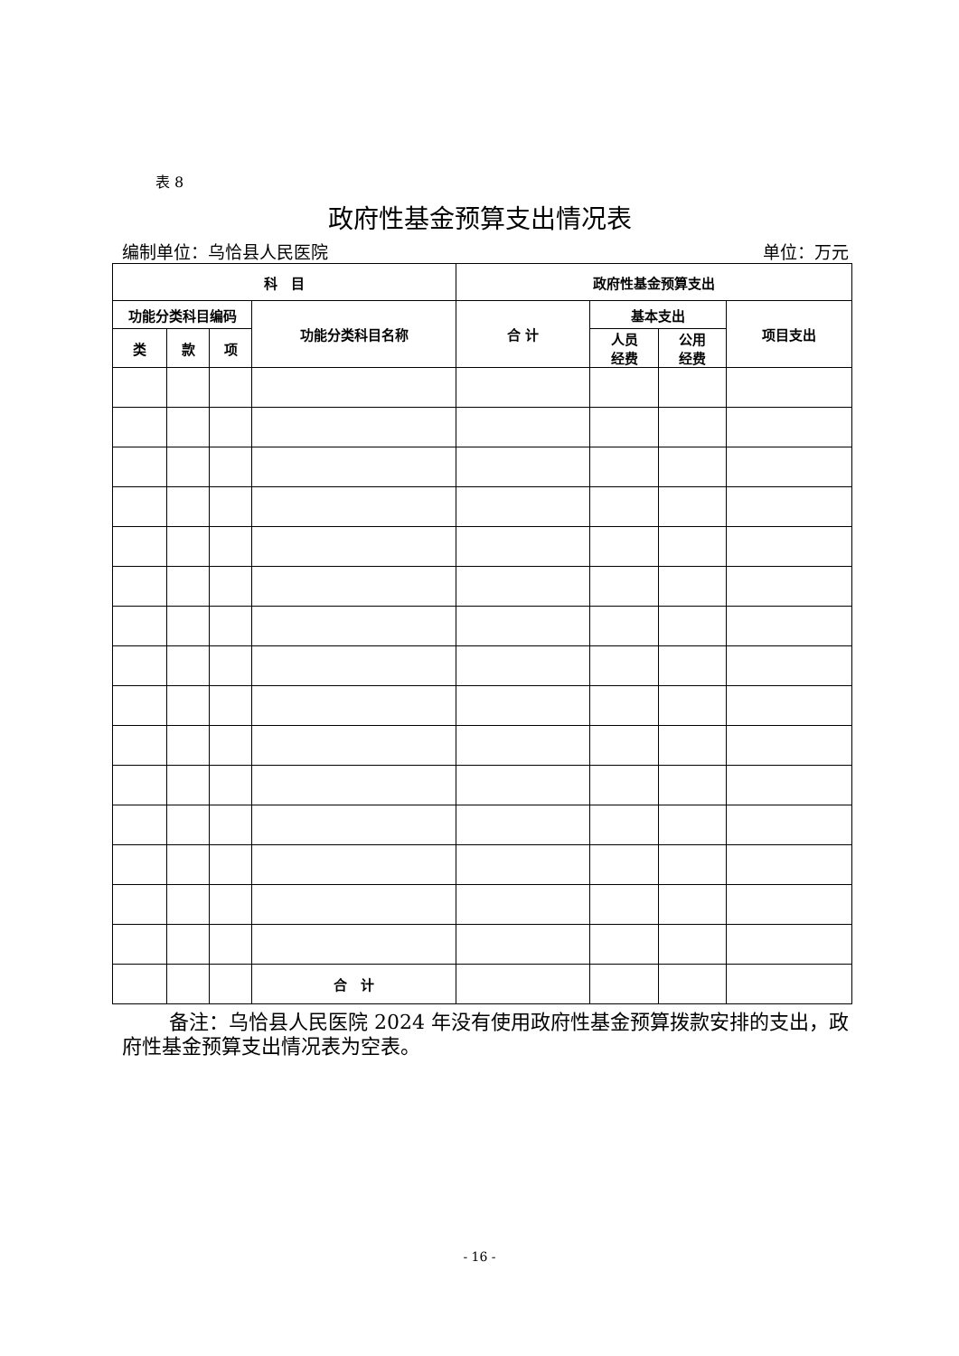表 8
政府性基金预算支出情况表
编制单位：乌恰县人民医院 单位：万元
| 科 目 | | | | 政府性基金预算支出 | | | |
| --- | --- | --- | --- | --- | --- | --- | --- |
| 功能分类科目编码 | | | 功能分类科目名称 | 合 计 | 基本支出 | | 项目支出 |
| 类 | 款 | 项 | | | 人员 经费 | 公用 经费 | |
| | | | 合 计 | | | | |
备注：乌恰县人民医院 2024 年没有使用政府性基金预算拨款安排的支出，政府性基金预算支出情况表为空表。
- 16 -